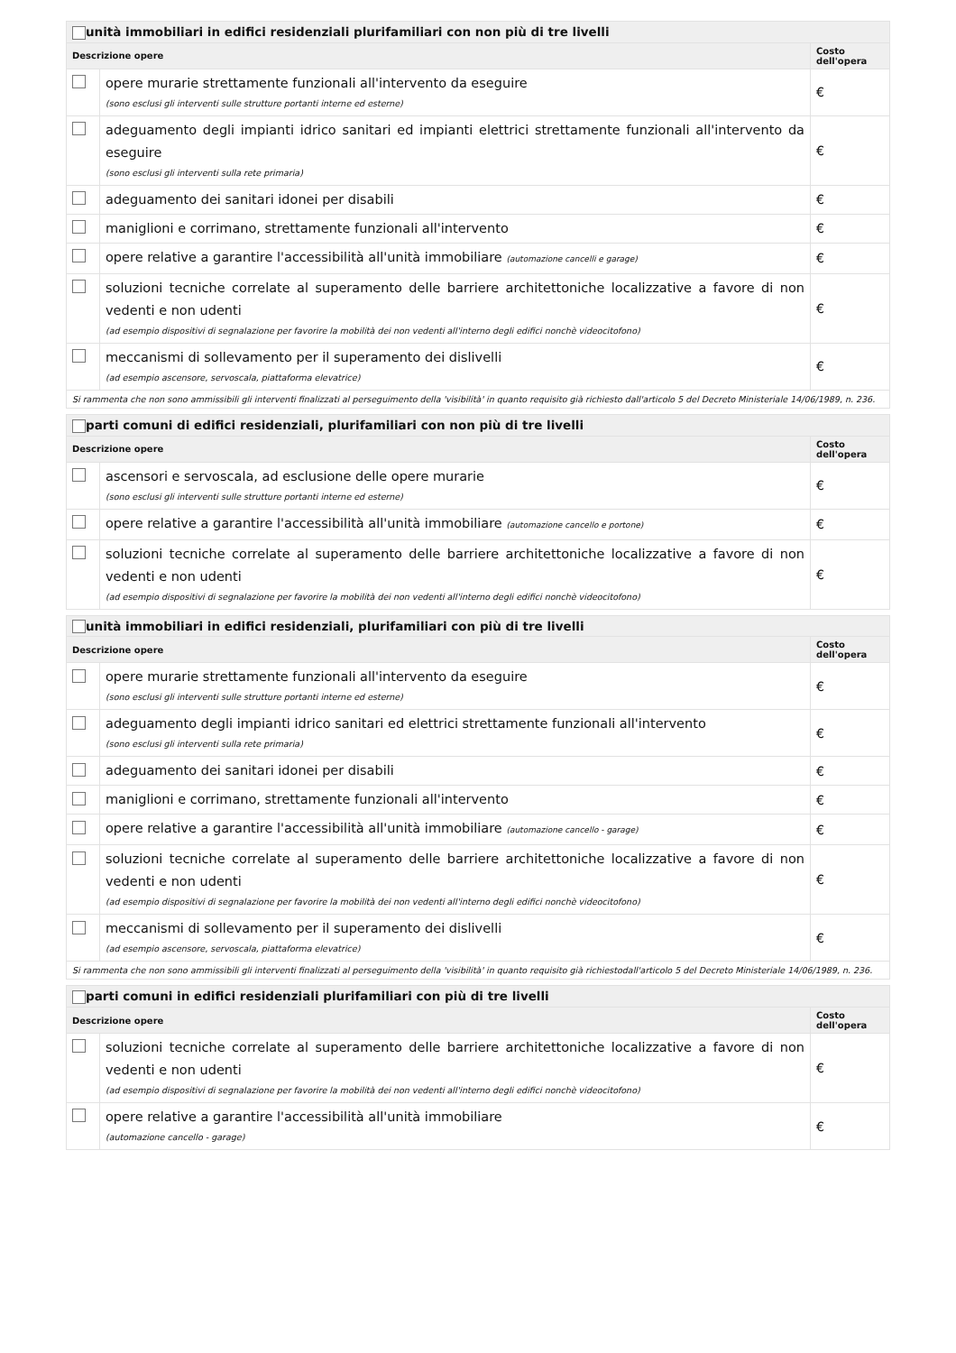| unità immobiliari in edifici residenziali plurifamiliari con non più di tre livelli | | |
| --- | --- | --- |
| Descrizione opere | | Costo dell'opera |
| | opere murarie strettamente funzionali all'intervento da eseguire (sono esclusi gli interventi sulle strutture portanti interne ed esterne) | € |
| | adeguamento degli impianti idrico sanitari ed impianti elettrici strettamente funzionali all'intervento da eseguire (sono esclusi gli interventi sulla rete primaria) | € |
| | adeguamento dei sanitari idonei per disabili | € |
| | maniglioni e corrimano, strettamente funzionali all'intervento | € |
| | opere relative a garantire l'accessibilità all'unità immobiliare (automazione cancelli e garage) | € |
| | soluzioni tecniche correlate al superamento delle barriere architettoniche localizzative a favore di non vedenti e non udenti (ad esempio dispositivi di segnalazione per favorire la mobilità dei non vedenti all'interno degli edifici nonchè videocitofono) | € |
| | meccanismi di sollevamento per il superamento dei dislivelli (ad esempio ascensore, servoscala, piattaforma elevatrice) | € |
| Si rammenta che non sono ammissibili gli interventi finalizzati al perseguimento della 'visibilità' in quanto requisito già richiesto dall'articolo 5 del Decreto Ministeriale 14/06/1989, n. 236. | | |
| parti comuni di edifici residenziali, plurifamiliari con non più di tre livelli | | |
| --- | --- | --- |
| Descrizione opere | | Costo dell'opera |
| | ascensori e servoscala, ad esclusione delle opere murarie (sono esclusi gli interventi sulle strutture portanti interne ed esterne) | € |
| | opere relative a garantire l'accessibilità all'unità immobiliare (automazione cancello e portone) | € |
| | soluzioni tecniche correlate al superamento delle barriere architettoniche localizzative a favore di non vedenti e non udenti (ad esempio dispositivi di segnalazione per favorire la mobilità dei non vedenti all'interno degli edifici nonchè videocitofono) | € |
| unità immobiliari in edifici residenziali, plurifamiliari con più di tre livelli | | |
| --- | --- | --- |
| Descrizione opere | | Costo dell'opera |
| | opere murarie strettamente funzionali all'intervento da eseguire (sono esclusi gli interventi sulle strutture portanti interne ed esterne) | € |
| | adeguamento degli impianti idrico sanitari ed elettrici strettamente funzionali all'intervento (sono esclusi gli interventi sulla rete primaria) | € |
| | adeguamento dei sanitari idonei per disabili | € |
| | maniglioni e corrimano, strettamente funzionali all'intervento | € |
| | opere relative a garantire l'accessibilità all'unità immobiliare (automazione cancello - garage) | € |
| | soluzioni tecniche correlate al superamento delle barriere architettoniche localizzative a favore di non vedenti e non udenti (ad esempio dispositivi di segnalazione per favorire la mobilità dei non vedenti all'interno degli edifici nonchè videocitofono) | € |
| | meccanismi di sollevamento per il superamento dei dislivelli (ad esempio ascensore, servoscala, piattaforma elevatrice) | € |
| Si rammenta che non sono ammissibili gli interventi finalizzati al perseguimento della 'visibilità' in quanto requisito già richiestodall'articolo 5 del Decreto Ministeriale 14/06/1989, n. 236. | | |
| parti comuni in edifici residenziali plurifamiliari con più di tre livelli | | |
| --- | --- | --- |
| Descrizione opere | | Costo dell'opera |
| | soluzioni tecniche correlate al superamento delle barriere architettoniche localizzative a favore di non vedenti e non udenti (ad esempio dispositivi di segnalazione per favorire la mobilità dei non vedenti all'interno degli edifici nonchè videocitofono) | € |
| | opere relative a garantire l'accessibilità all'unità immobiliare (automazione cancello - garage) | € |